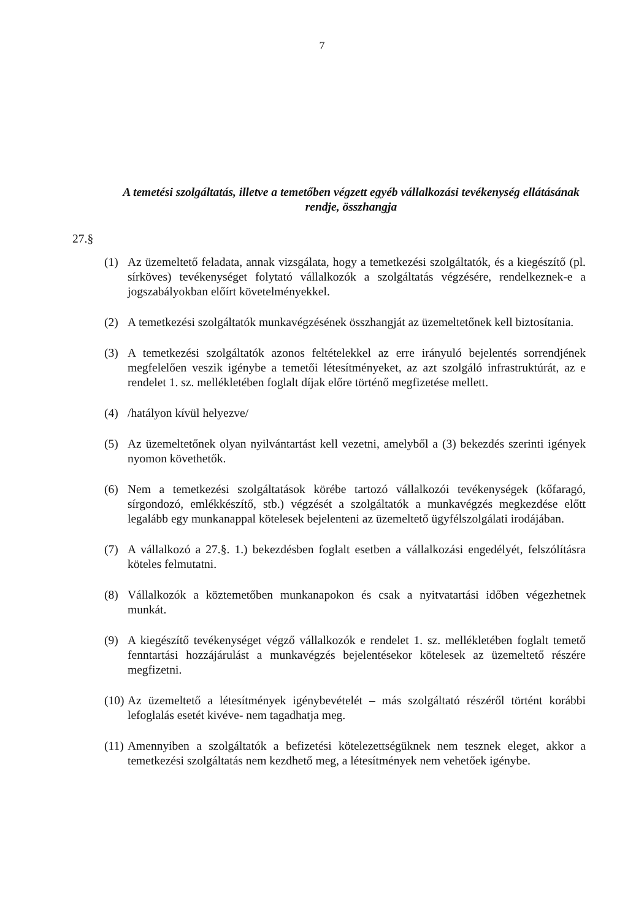7
A temetési szolgáltatás, illetve a temetőben végzett egyéb vállalkozási tevékenység ellátásának rendje, összhangja
27.§
(1) Az üzemeltető feladata, annak vizsgálata, hogy a temetkezési szolgáltatók, és a kiegészítő (pl. sírköves) tevékenységet folytató vállalkozók a szolgáltatás végzésére, rendelkeznek-e a jogszabályokban előírt követelményekkel.
(2) A temetkezési szolgáltatók munkavégzésének összhangját az üzemeltetőnek kell biztosítania.
(3) A temetkezési szolgáltatók azonos feltételekkel az erre irányuló bejelentés sorrendjének megfelelően veszik igénybe a temetői létesítményeket, az azt szolgáló infrastruktúrát, az e rendelet 1. sz. mellékletében foglalt díjak előre történő megfizetése mellett.
(4) /hatályon kívül helyezve/
(5) Az üzemeltetőnek olyan nyilvántartást kell vezetni, amelyből a (3) bekezdés szerinti igények nyomon követhetők.
(6) Nem a temetkezési szolgáltatások körébe tartozó vállalkozói tevékenységek (kőfaragó, sírgondozó, emlékkészítő, stb.) végzését a szolgáltatók a munkavégzés megkezdése előtt legalább egy munkanappal kötelesek bejelenteni az üzemeltető ügyfélszolgálati irodájában.
(7) A vállalkozó a 27.§. 1.) bekezdésben foglalt esetben a vállalkozási engedélyét, felszólításra köteles felmutatni.
(8) Vállalkozók a köztemetőben munkanapokon és csak a nyitvatartási időben végezhetnek munkát.
(9) A kiegészítő tevékenységet végző vállalkozók e rendelet 1. sz. mellékletében foglalt temető fenntartási hozzájárulást a munkavégzés bejelentésekor kötelesek az üzemeltető részére megfizetni.
(10) Az üzemeltető a létesítmények igénybevételét – más szolgáltató részéről történt korábbi lefoglalás esetét kivéve- nem tagadhatja meg.
(11) Amennyiben a szolgáltatók a befizetési kötelezettségüknek nem tesznek eleget, akkor a temetkezési szolgáltatás nem kezdhető meg, a létesítmények nem vehetőek igénybe.